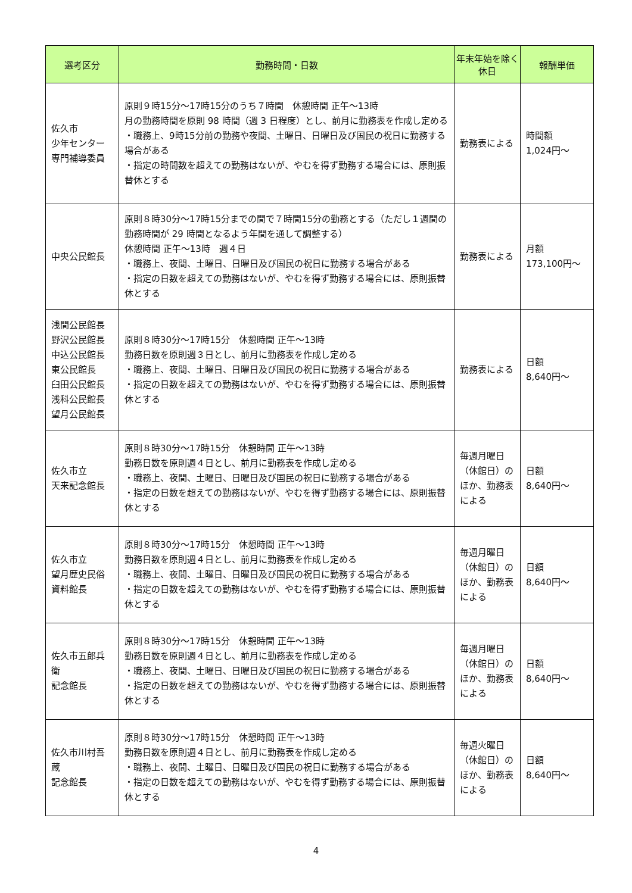| 選考区分 | 勤務時間・日数 | 年末年始を除く休日 | 報酬単価 |
| --- | --- | --- | --- |
| 佐久市 少年センター 専門補導委員 | 原則９時15分～17時15分のうち７時間 休憩時間 正午～13時 月の勤務時間を原則 98 時間（週 3 日程度）とし、前月に勤務表を作成し定める ・職務上、9時15分前の勤務や夜間、土曜日、日曜日及び国民の祝日に勤務する場合がある ・指定の時間数を超えての勤務はないが、やむを得ず勤務する場合には、原則振替休とする | 勤務表による | 時間額 1,024円～ |
| 中央公民館長 | 原則８時30分～17時15分までの間で７時間15分の勤務とする（ただし１週間の勤務時間が 29 時間となるよう年間を通して調整する） 休憩時間 正午～13時 週４日 ・職務上、夜間、土曜日、日曜日及び国民の祝日に勤務する場合がある ・指定の日数を超えての勤務はないが、やむを得ず勤務する場合には、原則振替休とする | 勤務表による | 月額 173,100円～ |
| 浅間公民館長 野沢公民館長 中込公民館長 東公民館長 臼田公民館長 浅科公民館長 望月公民館長 | 原則８時30分～17時15分 休憩時間 正午～13時 勤務日数を原則週３日とし、前月に勤務表を作成し定める ・職務上、夜間、土曜日、日曜日及び国民の祝日に勤務する場合がある ・指定の日数を超えての勤務はないが、やむを得ず勤務する場合には、原則振替休とする | 勤務表による | 日額 8,640円～ |
| 佐久市立 天来記念館長 | 原則８時30分～17時15分 休憩時間 正午～13時 勤務日数を原則週４日とし、前月に勤務表を作成し定める ・職務上、夜間、土曜日、日曜日及び国民の祝日に勤務する場合がある ・指定の日数を超えての勤務はないが、やむを得ず勤務する場合には、原則振替休とする | 毎週月曜日（休館日）のほか、勤務表による | 日額 8,640円～ |
| 佐久市立 望月歴史民俗 資料館長 | 原則８時30分～17時15分 休憩時間 正午～13時 勤務日数を原則週４日とし、前月に勤務表を作成し定める ・職務上、夜間、土曜日、日曜日及び国民の祝日に勤務する場合がある ・指定の日数を超えての勤務はないが、やむを得ず勤務する場合には、原則振替休とする | 毎週月曜日（休館日）のほか、勤務表による | 日額 8,640円～ |
| 佐久市五郎兵衛 記念館長 | 原則８時30分～17時15分 休憩時間 正午～13時 勤務日数を原則週４日とし、前月に勤務表を作成し定める ・職務上、夜間、土曜日、日曜日及び国民の祝日に勤務する場合がある ・指定の日数を超えての勤務はないが、やむを得ず勤務する場合には、原則振替休とする | 毎週月曜日（休館日）のほか、勤務表による | 日額 8,640円～ |
| 佐久市川村吾蔵 記念館長 | 原則８時30分～17時15分 休憩時間 正午～13時 勤務日数を原則週４日とし、前月に勤務表を作成し定める ・職務上、夜間、土曜日、日曜日及び国民の祝日に勤務する場合がある ・指定の日数を超えての勤務はないが、やむを得ず勤務する場合には、原則振替休とする | 毎週火曜日（休館日）のほか、勤務表による | 日額 8,640円～ |
4